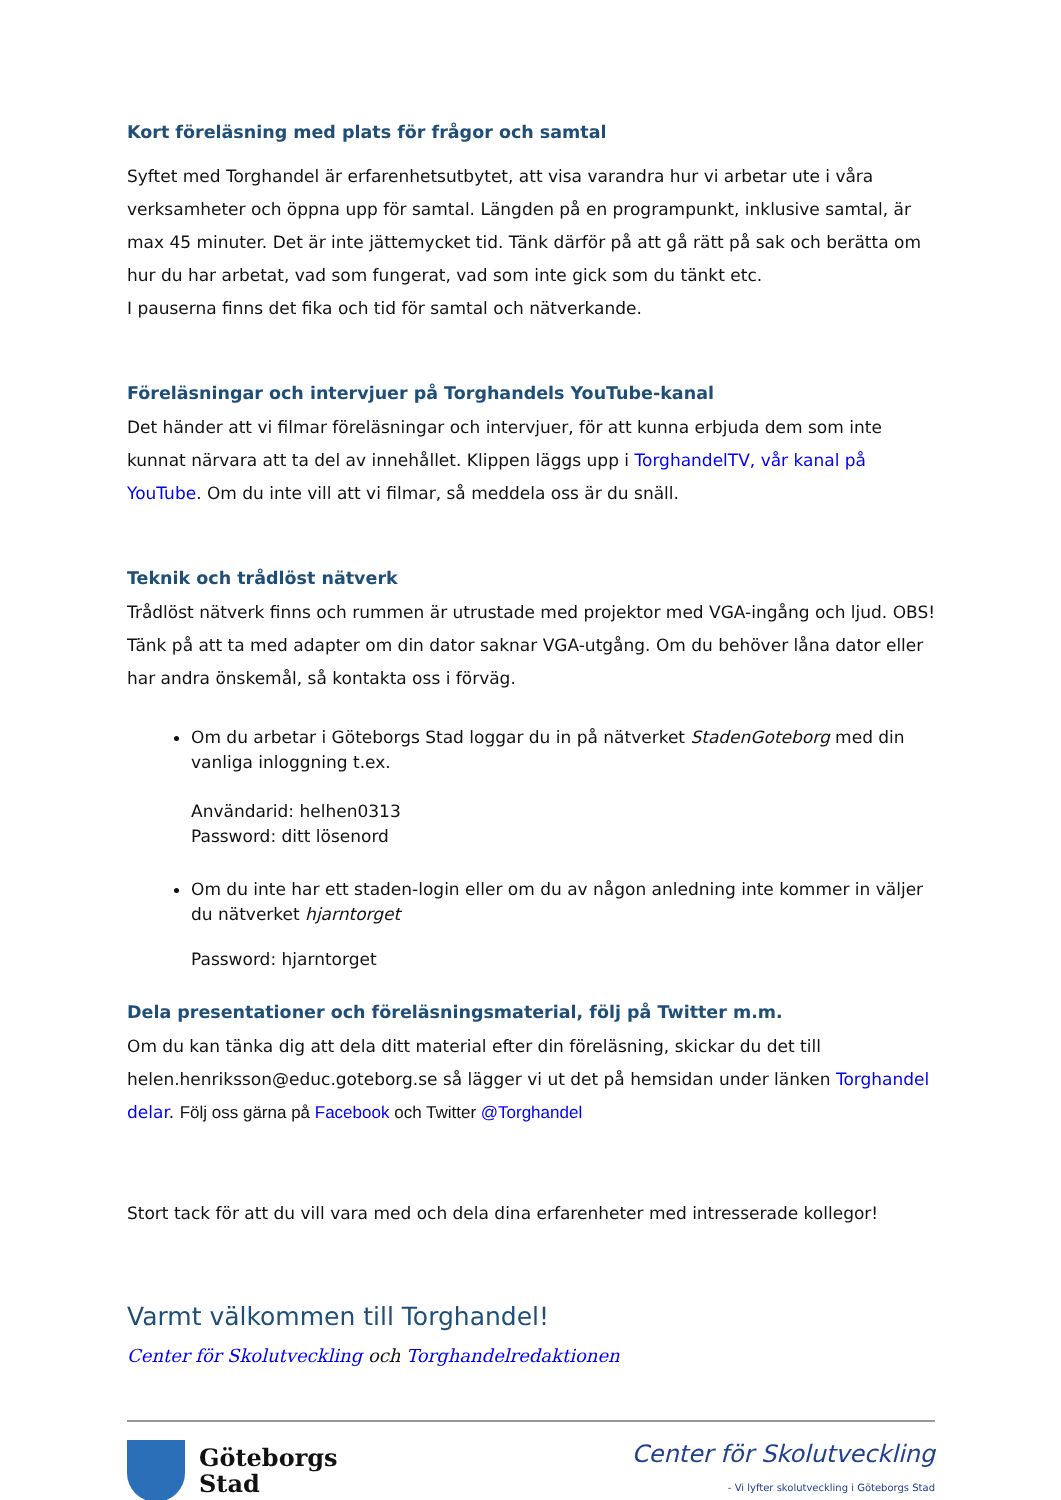Kort föreläsning med plats för frågor och samtal
Syftet med Torghandel är erfarenhetsutbytet, att visa varandra hur vi arbetar ute i våra verksamheter och öppna upp för samtal. Längden på en programpunkt, inklusive samtal, är max 45 minuter. Det är inte jättemycket tid. Tänk därför på att gå rätt på sak och berätta om hur du har arbetat, vad som fungerat, vad som inte gick som du tänkt etc.
I pauserna finns det fika och tid för samtal och nätverkande.
Föreläsningar och intervjuer på Torghandels YouTube-kanal
Det händer att vi filmar föreläsningar och intervjuer, för att kunna erbjuda dem som inte kunnat närvara att ta del av innehållet. Klippen läggs upp i TorghandelTV, vår kanal på YouTube. Om du inte vill att vi filmar, så meddela oss är du snäll.
Teknik och trådlöst nätverk
Trådlöst nätverk finns och rummen är utrustade med projektor med VGA-ingång och ljud. OBS! Tänk på att ta med adapter om din dator saknar VGA-utgång. Om du behöver låna dator eller har andra önskemål, så kontakta oss i förväg.
Om du arbetar i Göteborgs Stad loggar du in på nätverket StadenGoteborg med din vanliga inloggning t.ex.
Användarid: helhen0313
Password: ditt lösenord
Om du inte har ett staden-login eller om du av någon anledning inte kommer in väljer du nätverket hjarntorget
Password: hjarntorget
Dela presentationer och föreläsningsmaterial, följ på Twitter m.m.
Om du kan tänka dig att dela ditt material efter din föreläsning, skickar du det till helen.henriksson@educ.goteborg.se så lägger vi ut det på hemsidan under länken Torghandel delar. Följ oss gärna på Facebook och Twitter @Torghandel
Stort tack för att du vill vara med och dela dina erfarenheter med intresserade kollegor!
Varmt välkommen till Torghandel!
Center för Skolutveckling och Torghandelredaktionen
Göteborgs
Stad
Center för Skolutveckling
- Vi lyfter skolutveckling i Göteborgs Stad